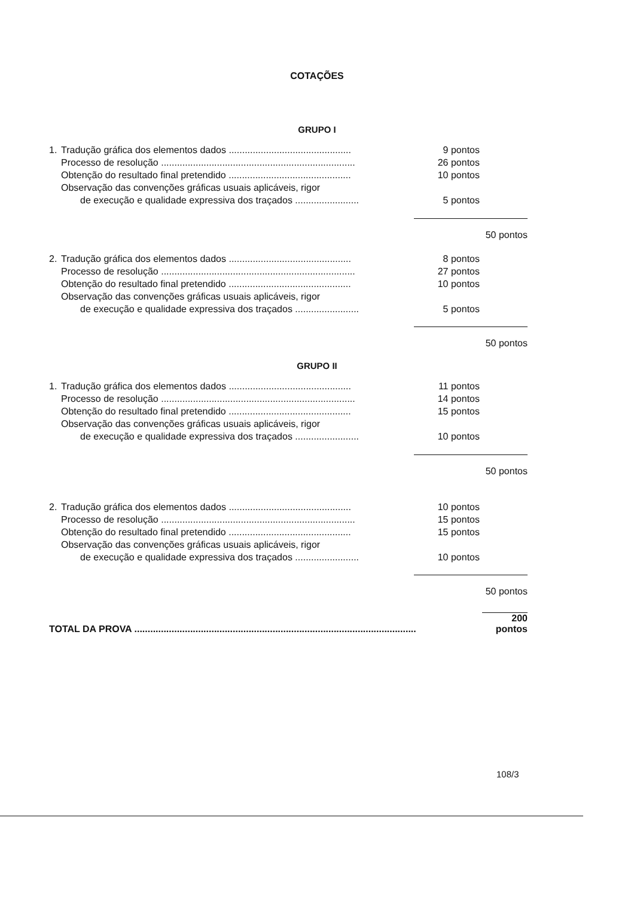COTAÇÕES
GRUPO I
| 1. | Tradução gráfica dos elementos dados .............................................. | 9 pontos | |
| | Processo de resolução ......................................................................... | 26 pontos | |
| | Obtenção do resultado final pretendido .............................................. | 10 pontos | |
| | Observação das convenções gráficas usuais aplicáveis, rigor | | |
| | de execução e qualidade expressiva dos traçados ........................ | 5 pontos | |
| | | | 50 pontos |
| 2. | Tradução gráfica dos elementos dados .............................................. | 8 pontos | |
| | Processo de resolução ......................................................................... | 27 pontos | |
| | Obtenção do resultado final pretendido .............................................. | 10 pontos | |
| | Observação das convenções gráficas usuais aplicáveis, rigor | | |
| | de execução e qualidade expressiva dos traçados ........................ | 5 pontos | |
| | | | 50 pontos |
GRUPO II
| 1. | Tradução gráfica dos elementos dados .............................................. | 11 pontos | |
| | Processo de resolução ......................................................................... | 14 pontos | |
| | Obtenção do resultado final pretendido .............................................. | 15 pontos | |
| | Observação das convenções gráficas usuais aplicáveis, rigor | | |
| | de execução e qualidade expressiva dos traçados ........................ | 10 pontos | |
| | | | 50 pontos |
| 2. | Tradução gráfica dos elementos dados .............................................. | 10 pontos | |
| | Processo de resolução ......................................................................... | 15 pontos | |
| | Obtenção do resultado final pretendido .............................................. | 15 pontos | |
| | Observação das convenções gráficas usuais aplicáveis, rigor | | |
| | de execução e qualidade expressiva dos traçados ........................ | 10 pontos | |
| | | | 50 pontos |
| TOTAL DA PROVA .......................................................................................................... | | | 200 pontos |
108/3